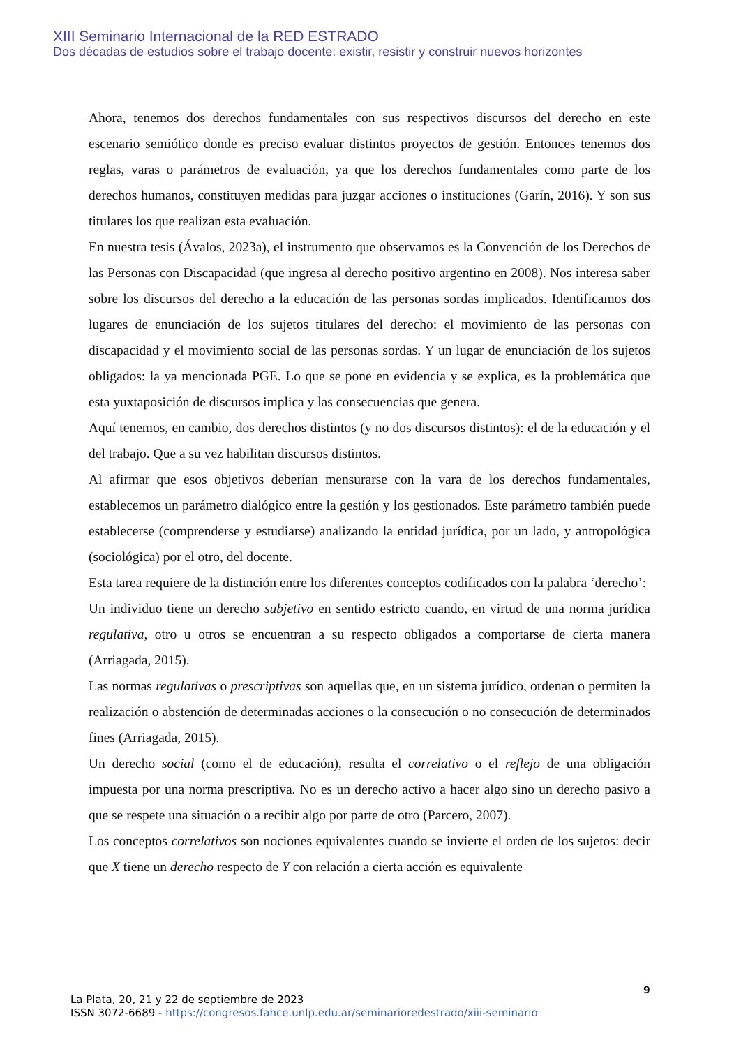XIII Seminario Internacional de la RED ESTRADO
Dos décadas de estudios sobre el trabajo docente: existir, resistir y construir nuevos horizontes
Ahora, tenemos dos derechos fundamentales con sus respectivos discursos del derecho en este escenario semiótico donde es preciso evaluar distintos proyectos de gestión. Entonces tenemos dos reglas, varas o parámetros de evaluación, ya que los derechos fundamentales como parte de los derechos humanos, constituyen medidas para juzgar acciones o instituciones (Garín, 2016). Y son sus titulares los que realizan esta evaluación.
En nuestra tesis (Ávalos, 2023a), el instrumento que observamos es la Convención de los Derechos de las Personas con Discapacidad (que ingresa al derecho positivo argentino en 2008). Nos interesa saber sobre los discursos del derecho a la educación de las personas sordas implicados. Identificamos dos lugares de enunciación de los sujetos titulares del derecho: el movimiento de las personas con discapacidad y el movimiento social de las personas sordas. Y un lugar de enunciación de los sujetos obligados: la ya mencionada PGE. Lo que se pone en evidencia y se explica, es la problemática que esta yuxtaposición de discursos implica y las consecuencias que genera.
Aquí tenemos, en cambio, dos derechos distintos (y no dos discursos distintos): el de la educación y el del trabajo. Que a su vez habilitan discursos distintos.
Al afirmar que esos objetivos deberían mensurarse con la vara de los derechos fundamentales, establecemos un parámetro dialógico entre la gestión y los gestionados. Este parámetro también puede establecerse (comprenderse y estudiarse) analizando la entidad jurídica, por un lado, y antropológica (sociológica) por el otro, del docente.
Esta tarea requiere de la distinción entre los diferentes conceptos codificados con la palabra ‘derecho’:
Un individuo tiene un derecho subjetivo en sentido estricto cuando, en virtud de una norma jurídica regulativa, otro u otros se encuentran a su respecto obligados a comportarse de cierta manera (Arriagada, 2015).
Las normas regulativas o prescriptivas son aquellas que, en un sistema jurídico, ordenan o permiten la realización o abstención de determinadas acciones o la consecución o no consecución de determinados fines (Arriagada, 2015).
Un derecho social (como el de educación), resulta el correlativo o el reflejo de una obligación impuesta por una norma prescriptiva. No es un derecho activo a hacer algo sino un derecho pasivo a que se respete una situación o a recibir algo por parte de otro (Parcero, 2007).
Los conceptos correlativos son nociones equivalentes cuando se invierte el orden de los sujetos: decir que X tiene un derecho respecto de Y con relación a cierta acción es equivalente
9
La Plata, 20, 21 y 22 de septiembre de 2023
ISSN 3072-6689 - https://congresos.fahce.unlp.edu.ar/seminarioredestrado/xiii-seminario